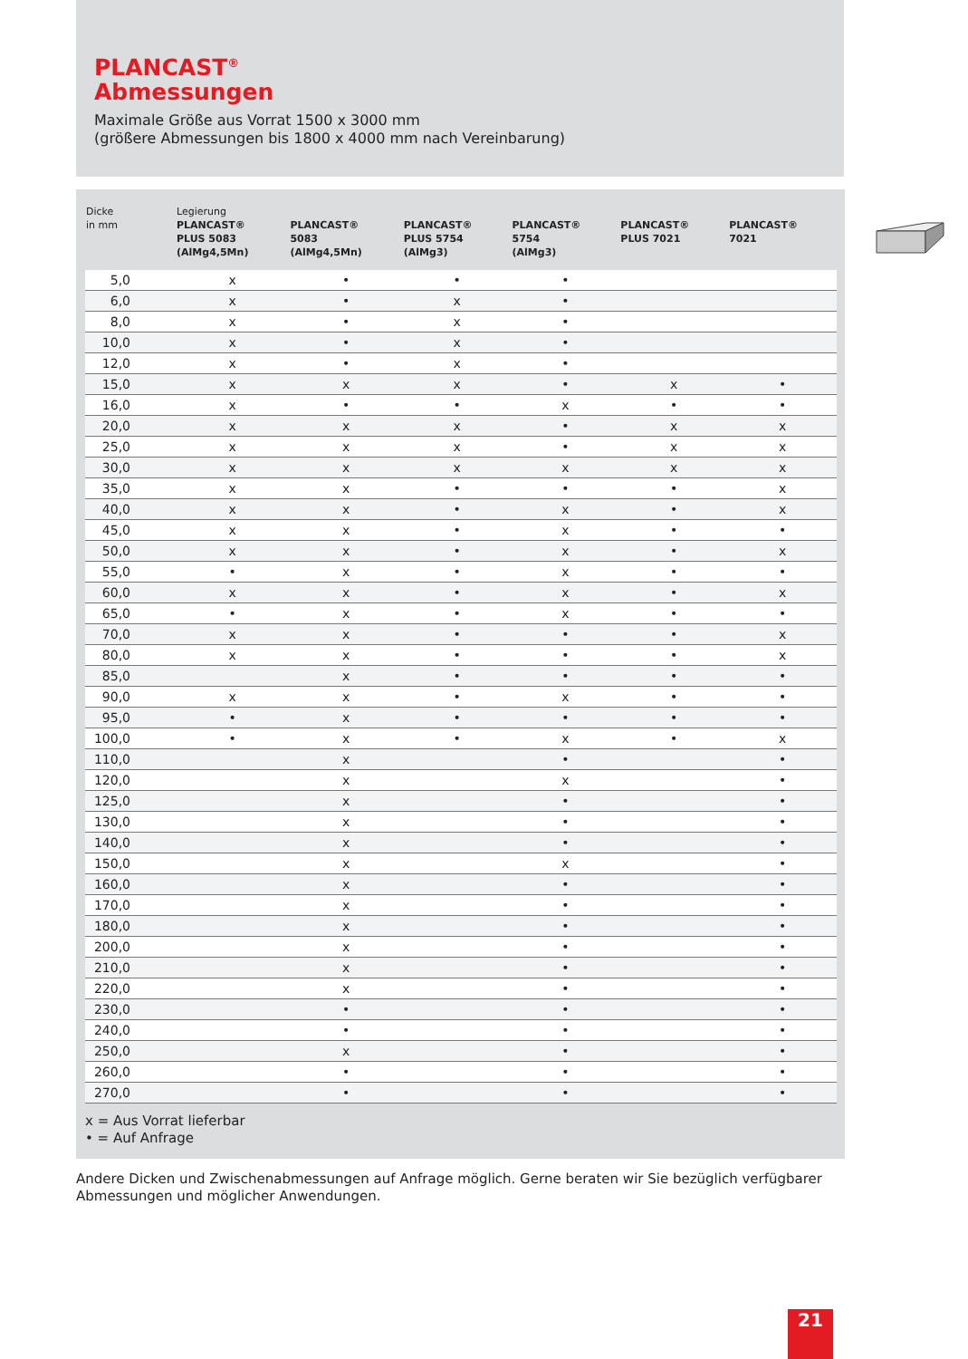PLANCAST<sup>®</sup>
Abmessungen
Maximale Größe aus Vorrat 1500 x 3000 mm
(größere Abmessungen bis 1800 x 4000 mm nach Vereinbarung)
| Dicke in mm | Legierung PLANCAST® PLUS 5083 (AlMg4,5Mn) | PLANCAST® 5083 (AlMg4,5Mn) | PLANCAST® PLUS 5754 (AlMg3) | PLANCAST® 5754 (AlMg3) | PLANCAST® PLUS 7021 | PLANCAST® 7021 |
| --- | --- | --- | --- | --- | --- | --- |
| 5,0 | x | • | • | • | | |
| 6,0 | x | • | x | • | | |
| 8,0 | x | • | x | • | | |
| 10,0 | x | • | x | • | | |
| 12,0 | x | • | x | • | | |
| 15,0 | x | x | x | • | x | • |
| 16,0 | x | • | • | x | • | • |
| 20,0 | x | x | x | • | x | x |
| 25,0 | x | x | x | • | x | x |
| 30,0 | x | x | x | x | x | x |
| 35,0 | x | x | • | • | • | x |
| 40,0 | x | x | • | x | • | x |
| 45,0 | x | x | • | x | • | • |
| 50,0 | x | x | • | x | • | x |
| 55,0 | • | x | • | x | • | • |
| 60,0 | x | x | • | x | • | x |
| 65,0 | • | x | • | x | • | • |
| 70,0 | x | x | • | • | • | x |
| 80,0 | x | x | • | • | • | x |
| 85,0 | | x | • | • | • | • |
| 90,0 | x | x | • | x | • | • |
| 95,0 | • | x | • | • | • | • |
| 100,0 | • | x | • | x | • | x |
| 110,0 | | x | | • | | • |
| 120,0 | | x | | x | | • |
| 125,0 | | x | | • | | • |
| 130,0 | | x | | • | | • |
| 140,0 | | x | | • | | • |
| 150,0 | | x | | x | | • |
| 160,0 | | x | | • | | • |
| 170,0 | | x | | • | | • |
| 180,0 | | x | | • | | • |
| 200,0 | | x | | • | | • |
| 210,0 | | x | | • | | • |
| 220,0 | | x | | • | | • |
| 230,0 | | • | | • | | • |
| 240,0 | | • | | • | | • |
| 250,0 | | x | | • | | • |
| 260,0 | | • | | • | | • |
| 270,0 | | • | | • | | • |
x = Aus Vorrat lieferbar
• = Auf Anfrage
Andere Dicken und Zwischenabmessungen auf Anfrage möglich. Gerne beraten wir Sie bezüglich verfügbarer Abmessungen und möglicher Anwendungen.
21